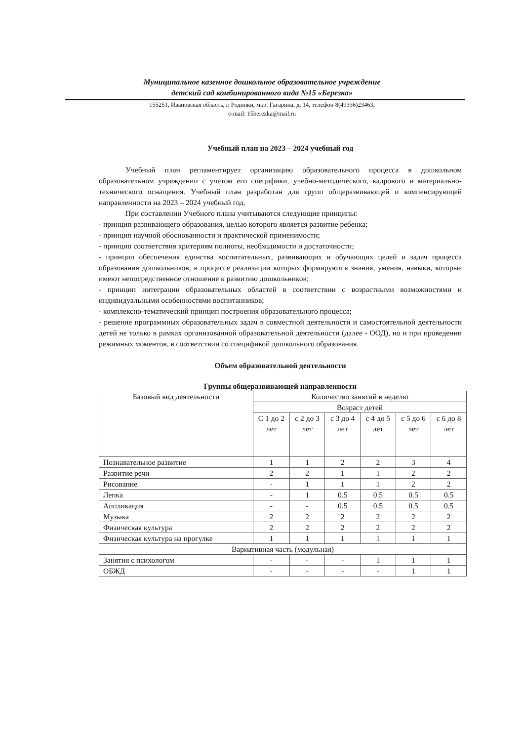Муниципальное казенное дошкольное образовательное учреждение
детский сад комбинированного вида №15 «Березка»
155251, Ивановская область, г. Родники, мкр. Гагарина, д. 14, телефон 8(49336)23463,
e-mail: 15berezka@mail.ru
Учебный план на 2023 – 2024 учебный год
Учебный план регламентирует организацию образовательного процесса в дошкольном образовательном учреждении с учетом его специфики, учебно-методического, кадрового и материально-технического оснащения. Учебный план разработан для групп общеразвивающей и компенсирующей направленности на 2023 – 2024 учебный год.
При составлении Учебного плана учитываются следующие принципы:
- принцип развивающего образования, целью которого является развитие ребенка;
- принцип научной обоснованности и практической применимости;
- принцип соответствия критериям полноты, необходимости и достаточности;
- принцип обеспечения единства воспитательных, развивающих и обучающих целей и задач процесса образования дошкольников, в процессе реализации которых формируются знания, умения, навыки, которые имеют непосредственное отношение к развитию дошкольников;
- принцип интеграции образовательных областей в соответствии с возрастными возможностями и индивидуальными особенностями воспитанников;
- комплексно-тематический принцип построения образовательного процесса;
- решение программных образовательных задач в совместной деятельности и самостоятельной деятельности детей не только в рамках организованной образовательной деятельности (далее - ООД), но и при проведении режимных моментов, в соответствии со спецификой дошкольного образования.
Объем образовательной деятельности
Группы общеразвивающей направленности
| Базовый вид деятельности | Количество занятий в неделю | | | | | |
| --- | --- | --- | --- | --- | --- | --- |
| | Возраст детей | | | | | |
| | С 1 до 2 лет | с 2 до 3 лет | с 3 до 4 лет | с 4 до 5 лет | с 5 до 6 лет | с 6 до 8 лет |
| Познавательное развитие | 1 | 1 | 2 | 2 | 3 | 4 |
| Развитие речи | 2 | 2 | 1 | 1 | 2 | 2 |
| Рисование | - | 1 | 1 | 1 | 2 | 2 |
| Лепка | - | 1 | 0.5 | 0.5 | 0.5 | 0.5 |
| Аппликация | - | - | 0.5 | 0.5 | 0.5 | 0.5 |
| Музыка | 2 | 2 | 2 | 2 | 2 | 2 |
| Физическая культура | 2 | 2 | 2 | 2 | 2 | 2 |
| Физическая культура на прогулке | 1 | 1 | 1 | 1 | 1 | 1 |
| Вариативная часть (модульная) | | | | | | |
| Занятия с психологом | - | - | - | 1 | 1 | 1 |
| ОБЖД | - | - | - | - | 1 | 1 |